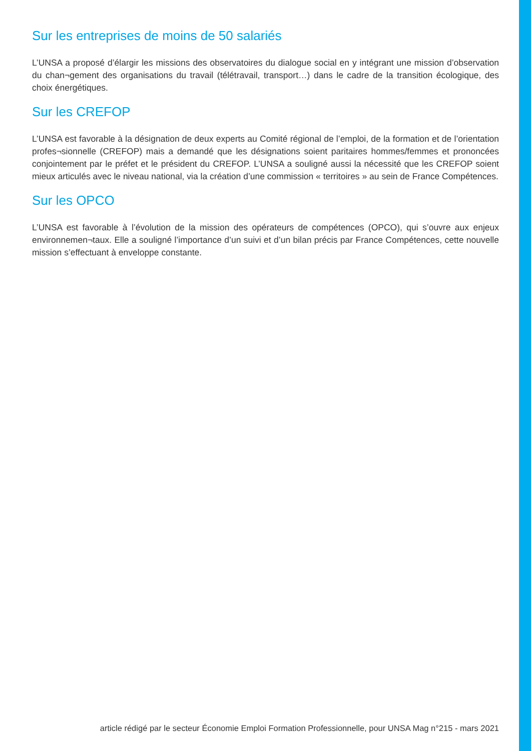Sur les entreprises de moins de 50 salariés
L’UNSA a proposé d’élargir les missions des observatoires du dialogue social en y intégrant une mission d’observation du chan¬gement des organisations du travail (télétravail, transport…) dans le cadre de la transition écologique, des choix énergétiques.
Sur les CREFOP
L’UNSA est favorable à la désignation de deux experts au Comité régional de l’emploi, de la formation et de l’orientation profes¬sionnelle (CREFOP) mais a demandé que les désignations soient paritaires hommes/femmes et prononcées conjointement par le préfet et le président du CREFOP. L’UNSA a souligné aussi la nécessité que les CREFOP soient mieux articulés avec le niveau national, via la création d’une commission « territoires » au sein de France Compétences.
Sur les OPCO
L’UNSA est favorable à l’évolution de la mission des opérateurs de compétences (OPCO), qui s’ouvre aux enjeux environnemen¬taux. Elle a souligné l’importance d’un suivi et d’un bilan précis par France Compétences, cette nouvelle mission s’effectuant à enveloppe constante.
article rédigé par le secteur Économie Emploi Formation Professionnelle, pour UNSA Mag n°215 - mars 2021